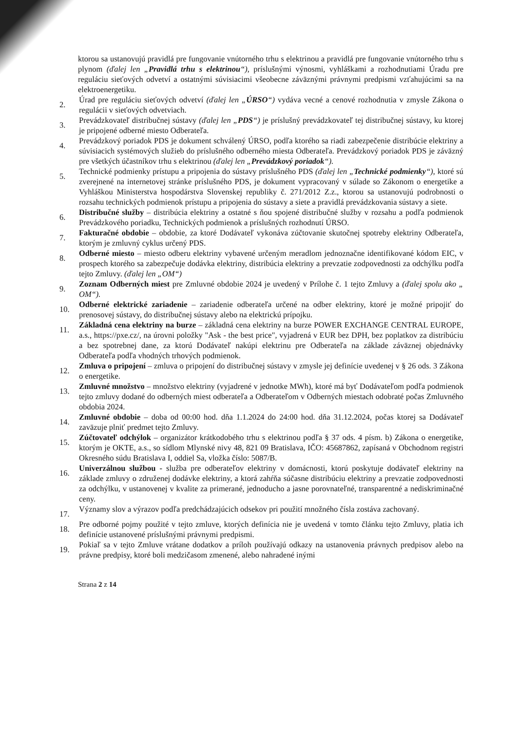ktorou sa ustanovujú pravidlá pre fungovanie vnútorného trhu s elektrinou a pravidlá pre fungovanie vnútorného trhu s plynom (ďalej len „Pravidlá trhu s elektrinou“), príslušnými výnosmi, vyhláškami a rozhodnutiami Úradu pre reguláciu sieťových odvetví a ostatnými súvisiacimi všeobecne záväznými právnymi predpismi vzťahujúcimi sa na elektroenergetiku.
2. Úrad pre reguláciu sieťových odvetví (ďalej len „ÚRSO“) vydáva vecné a cenové rozhodnutia v zmysle Zákona o regulácii v sieťových odvetviach.
3. Prevádzkovateľ distribučnej sústavy (ďalej len „PDS“) je príslušný prevádzkovateľ tej distribučnej sústavy, ku ktorej je pripojené odberné miesto Odberateľa.
4. Prevádzkový poriadok PDS je dokument schválený ÚRSO, podľa ktorého sa riadi zabezpečenie distribúcie elektriny a súvisiacich systémových služieb do príslušného odberného miesta Odberateľa. Prevádzkový poriadok PDS je záväzný pre všetkých účastníkov trhu s elektrinou (ďalej len „Prevádzkový poriadok“).
5. Technické podmienky prístupu a pripojenia do sústavy príslušného PDS (ďalej len „Technické podmienky“), ktoré sú zverejnené na internetovej stránke príslušného PDS, je dokument vypracovaný v súlade so Zákonom o energetike a Vyhláškou Ministerstva hospodárstva Slovenskej republiky č. 271/2012 Z.z., ktorou sa ustanovujú podrobnosti o rozsahu technických podmienok prístupu a pripojenia do sústavy a siete a pravidlá prevádzkovania sústavy a siete.
6. Distribučné služby – distribúcia elektriny a ostatné s ňou spojené distribučné služby v rozsahu a podľa podmienok Prevádzkového poriadku, Technických podmienok a príslušných rozhodnutí ÚRSO.
7. Fakturačné obdobie – obdobie, za ktoré Dodávateľ vykonáva zúčtovanie skutočnej spotreby elektriny Odberateľa, ktorým je zmluvný cyklus určený PDS.
8. Odberné miesto – miesto odberu elektriny vybavené určeným meradlom jednoznačne identifikované kódom EIC, v prospech ktorého sa zabezpečuje dodávka elektriny, distribúcia elektriny a prevzatie zodpovednosti za odchýlku podľa tejto Zmluvy. (ďalej len „OM“)
9. Zoznam Odberných miest pre Zmluvné obdobie 2024 je uvedený v Prílohe č. 1 tejto Zmluvy a (ďalej spolu ako „ OM“).
10. Odberné elektrické zariadenie – zariadenie odberateľa určené na odber elektriny, ktoré je možné pripojiť do prenosovej sústavy, do distribučnej sústavy alebo na elektrickú prípojku.
11. Základná cena elektriny na burze – základná cena elektriny na burze POWER EXCHANGE CENTRAL EUROPE, a.s., https://pxe.cz/, na úrovni položky "Ask - the best price", vyjadrená v EUR bez DPH, bez poplatkov za distribúciu a bez spotrebnej dane, za ktorú Dodávateľ nakúpi elektrinu pre Odberateľa na základe záväznej objednávky Odberateľa podľa vhodných trhových podmienok.
12. Zmluva o pripojení – zmluva o pripojení do distribučnej sústavy v zmysle jej definície uvedenej v § 26 ods. 3 Zákona o energetike.
13. Zmluvné množstvo – množstvo elektriny (vyjadrené v jednotke MWh), ktoré má byť Dodávateľom podľa podmienok tejto zmluvy dodané do odberných miest odberateľa a Odberateľom v Odberných miestach odobraté počas Zmluvného obdobia 2024.
14. Zmluvné obdobie – doba od 00:00 hod. dňa 1.1.2024 do 24:00 hod. dňa 31.12.2024, počas ktorej sa Dodávateľ zaväzuje plniť predmet tejto Zmluvy.
15. Zúčtovateľ odchýlok – organizátor krátkodobého trhu s elektrinou podľa § 37 ods. 4 písm. b) Zákona o energetike, ktorým je OKTE, a.s., so sídlom Mlynské nivy 48, 821 09 Bratislava, IČO: 45687862, zapísaná v Obchodnom registri Okresného súdu Bratislava I, oddiel Sa, vložka číslo: 5087/B.
16. Univerzálnou službou - služba pre odberateľov elektriny v domácnosti, ktorú poskytuje dodávateľ elektriny na základe zmluvy o združenej dodávke elektriny, a ktorá zahŕňa súčasne distribúciu elektriny a prevzatie zodpovednosti za odchýlku, v ustanovenej v kvalite za primerané, jednoducho a jasne porovnateľné, transparentné a nediskriminačné ceny.
17. Významy slov a výrazov podľa predchádzajúcich odsekov pri použití množného čísla zostáva zachovaný.
18. Pre odborné pojmy použité v tejto zmluve, ktorých definícia nie je uvedená v tomto článku tejto Zmluvy, platia ich definície ustanovené príslušnými právnymi predpismi.
19. Pokiaľ sa v tejto Zmluve vrátane dodatkov a príloh používajú odkazy na ustanovenia právnych predpisov alebo na právne predpisy, ktoré boli medzičasom zmenené, alebo nahradené inými
Strana 2 z 14